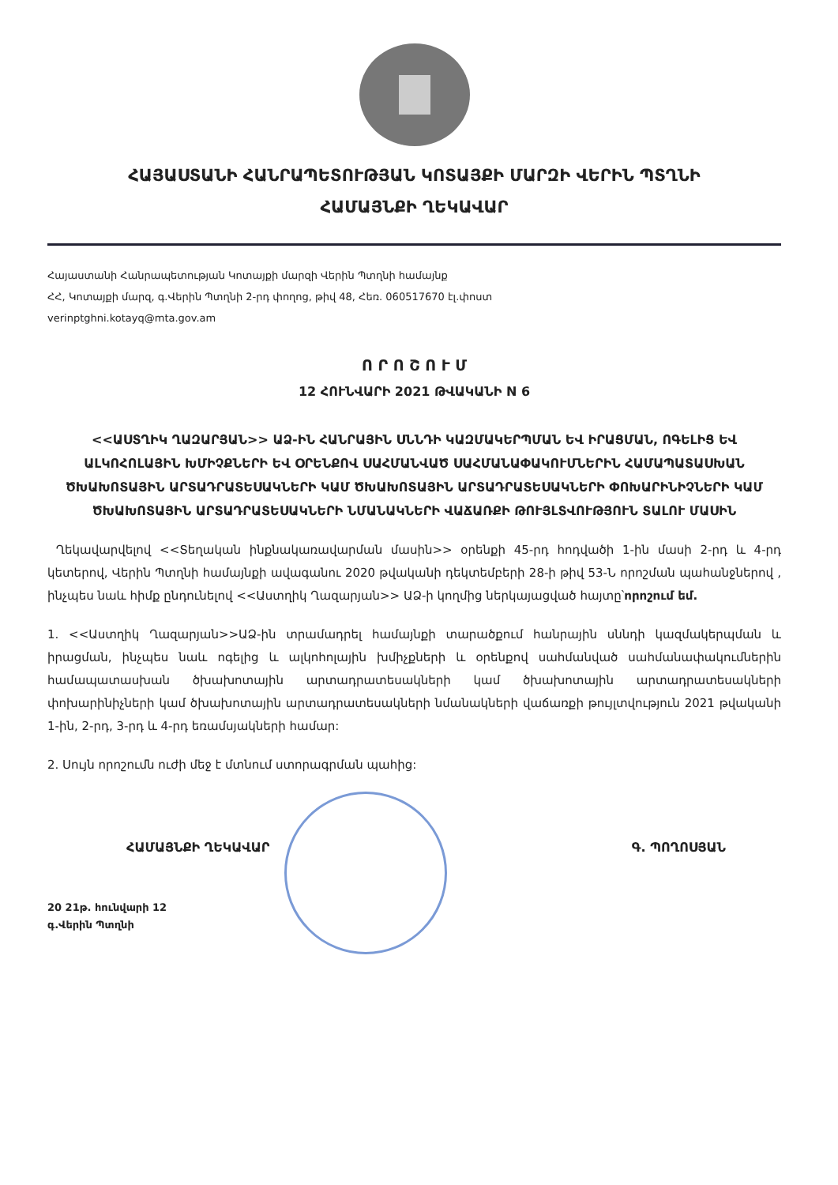ՀԱՅԱՍՏԱՆԻ ՀԱՆՐԱՊԵՏՈՒԹՅԱՆ ԿՈՏԱՅՔԻ ՄԱՐԶԻ ՎԵՐԻՆ ՊՏՂՆԻ
ՀԱՄԱՅՆՔԻ ՂԵԿԱՎԱՐ
Հայաստանի Հանրապետության Կոտայքի մարզի Վերին Պտղնի համայնք
ՀՀ, Կոտայքի մարզ, գ.Վերին Պտղնի 2-րդ փողոց, թիվ 48, Հեռ. 060517670 էլ.փոստ
verinptghni.kotayq@mta.gov.am
Ո Ր Ո Շ Ո Ւ Մ
12 ՀՈՒՆՎԱՐԻ 2021 ԹՎԱԿԱՆԻ N 6
<<ԱՍՏՂԻԿ ՂԱԶԱՐՅԱՆ>> ԱՁ-ԻՆ ՀԱՆՐԱՅԻՆ ՍՆՆԴԻ ԿԱԶՄԱԿԵՐՊՄԱՆ ԵՎ ԻՐԱՑՄԱՆ, ՈԳԵԼԻՑ ԵՎ ԱԼԿՈՀՈԼԱՅԻՆ ԽՄԻՉՔՆԵՐԻ ԵՎ ՕՐԵՆՔՈՎ ՍԱՀՄԱՆՎԱԾ ՍԱՀՄԱՆԱՓԱԿՈՒՄՆԵՐԻՆ ՀԱՄԱՊԱՏԱՍԽԱՆ ԾԽԱԽՈՏԱՅԻՆ ԱՐՏԱԴՐԱՏԵՍԱԿՆԵՐԻ ԿԱՄ ԾԽԱԽՈՏԱՅԻՆ ԱՐՏԱԴՐԱՏԵՍԱԿՆԵՐԻ ՓՈԽԱՐԻՆԻՉՆԵՐԻ ԿԱՄ ԾԽԱԽՈՏԱՅԻՆ ԱՐՏԱԴՐԱՏԵՍԱԿՆԵՐԻ ՆՄԱՆԱԿՆԵՐԻ ՎԱՃԱՌՔԻ ԹՈՒՅԼՏՎՈՒԹՅՈՒՆ ՏԱԼՈՒ ՄԱՍԻՆ
Ղեկավարվելով <<Տեղական ինքնակառավարման մասին>> օրենքի 45-րդ հոդվածի 1-ին մասի 2-րդ և 4-րդ կետերով, Վերին Պտղնի համայնքի ավագանու 2020 թվականի դեկտեմբերի 28-ի թիվ 53-Ն որոշման պահանջներով , ինչպես նաև հիմք ընդունելով <<Աստղիկ Ղազարյան>> ԱՁ-ի կողմից ներկայացված հայտը՝որոշում եմ.
1. <<Աստղիկ Ղազարյան>>ԱՁ-ին տրամադրել համայնքի տարածքում հանրային սննդի կազմակերպման և իրացման, ինչպես նաև ոգելից և ալկոհոլային խմիչքների և օրենքով սահմանված սահմանափակումներին համապատասխան ծխախոտային արտադրատեսակների կամ ծխախոտային արտադրատեսակների փոխարինիչների կամ ծխախոտային արտադրատեսակների նմանակների վաճառքի թույլտվություն 2021 թվականի 1-ին, 2-րդ, 3-րդ և 4-րդ եռամսյակների համար:
2. Սույն որոշումն ուժի մեջ է մտնում ստորագրման պահից:
ՀԱՄԱՅՆՔԻ ՂԵԿԱՎԱՐ Գ. ՊՈՂՈՍՅԱՆ
20 21թ. հունվարի 12
գ.Վերին Պտղնի